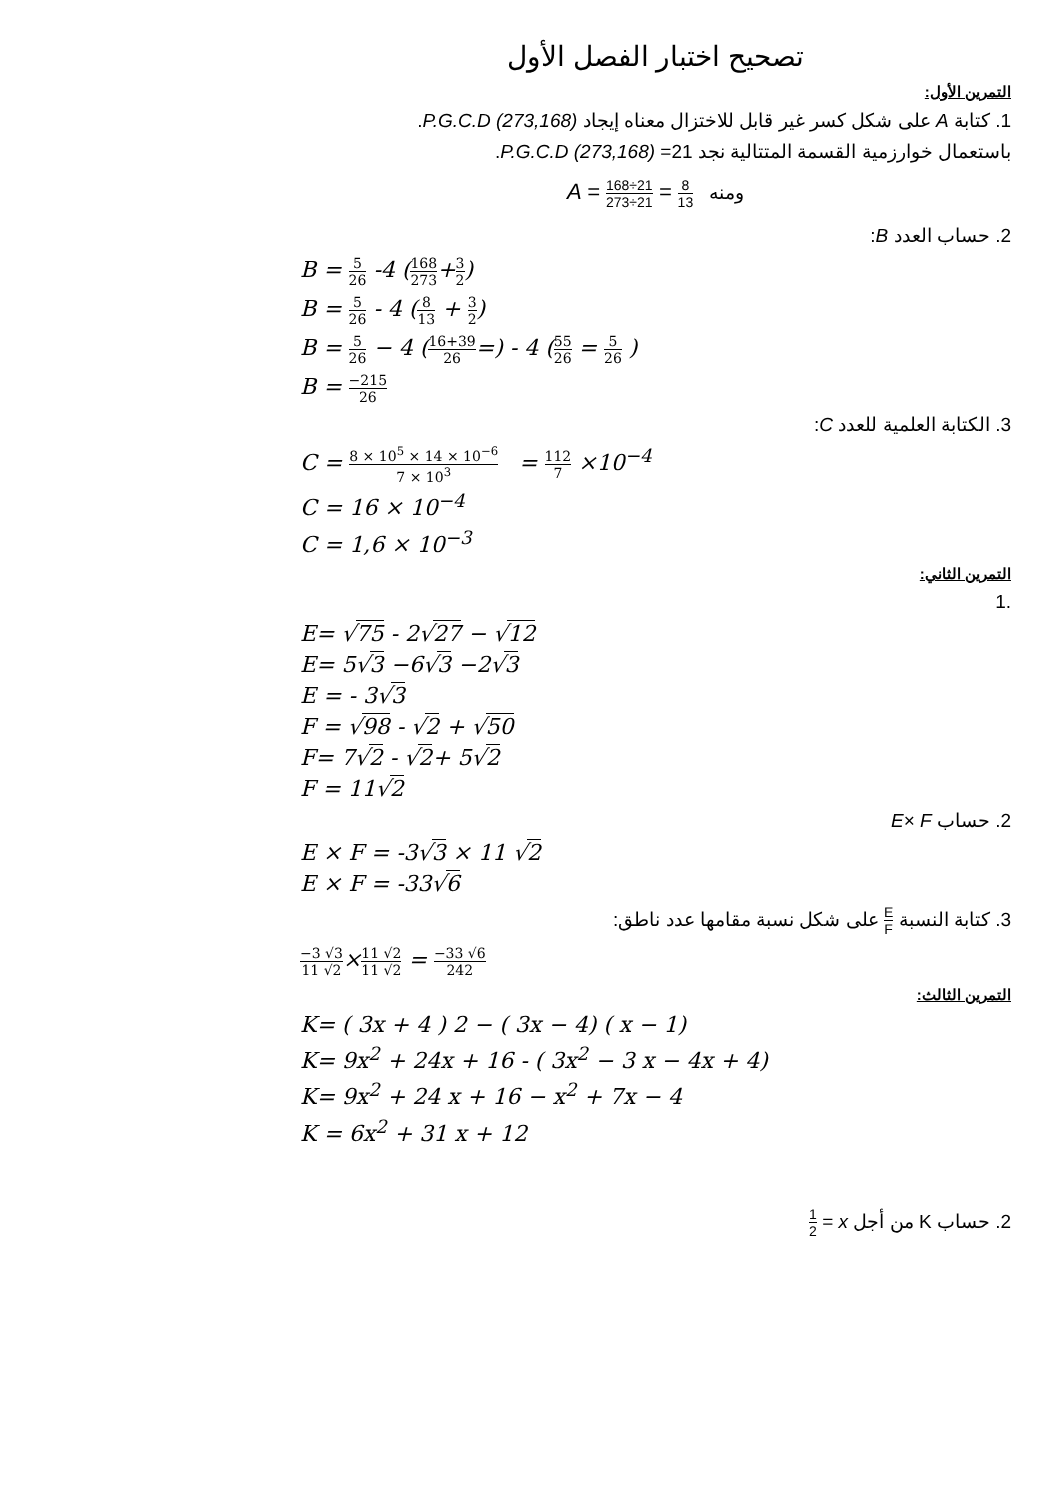تصحيح اختبار الفصل الأول
التمرين الأول:
1. كتابة A على شكل كسر غير قابل للاختزال معناه إيجاد P.G.C.D (273,168).
باستعمال خوارزمية القسمة المتتالية نجد 21= P.G.C.D (273,168).
ومنه A = 168÷21 273÷21 = 8 13
2. حساب العدد B:
B = 5 26 -4 (168 273+3 2)
B = 5 26 - 4 (8 13 + 3 2)
B = 5 26 − 4 (16+39 26=) - 4 (55 26 = 5 26 )
B = −215 26
3. الكتابة العلمية للعدد C:
C = 8 × 10<sup>5</sup> × 14 × 10<sup>−6</sup> 7 × 10<sup>3</sup> = 112 7 ×10<sup>−4</sup>
C = 16 × 10<sup>−4</sup>
C = 1,6 × 10<sup>−3</sup>
التمرين الثاني:
.1
E= √75 - 2√27 − √12
E= 5√3 −6√3 −2√3
E = - 3√3
F = √98 - √2 + √50
F= 7√2 - √2+ 5√2
F = 11√2
2. حساب E× F
E × F = -3√3 × 11 √2
E × F = -33√6
3. كتابة النسبة E F على شكل نسبة مقامها عدد ناطق:
−3 √3 11 √2×11 √2 11 √2 = −33 √6 242
التمرين الثالث:
K= ( 3x + 4 ) 2 − ( 3x − 4) ( x − 1)
K= 9x<sup>2</sup> + 24x + 16 - ( 3x<sup>2</sup> − 3 x − 4x + 4)
K= 9x<sup>2</sup> + 24 x + 16 − x<sup>2</sup> + 7x − 4
K = 6x<sup>2</sup> + 31 x + 12
2. حساب K من أجل x = 1 2